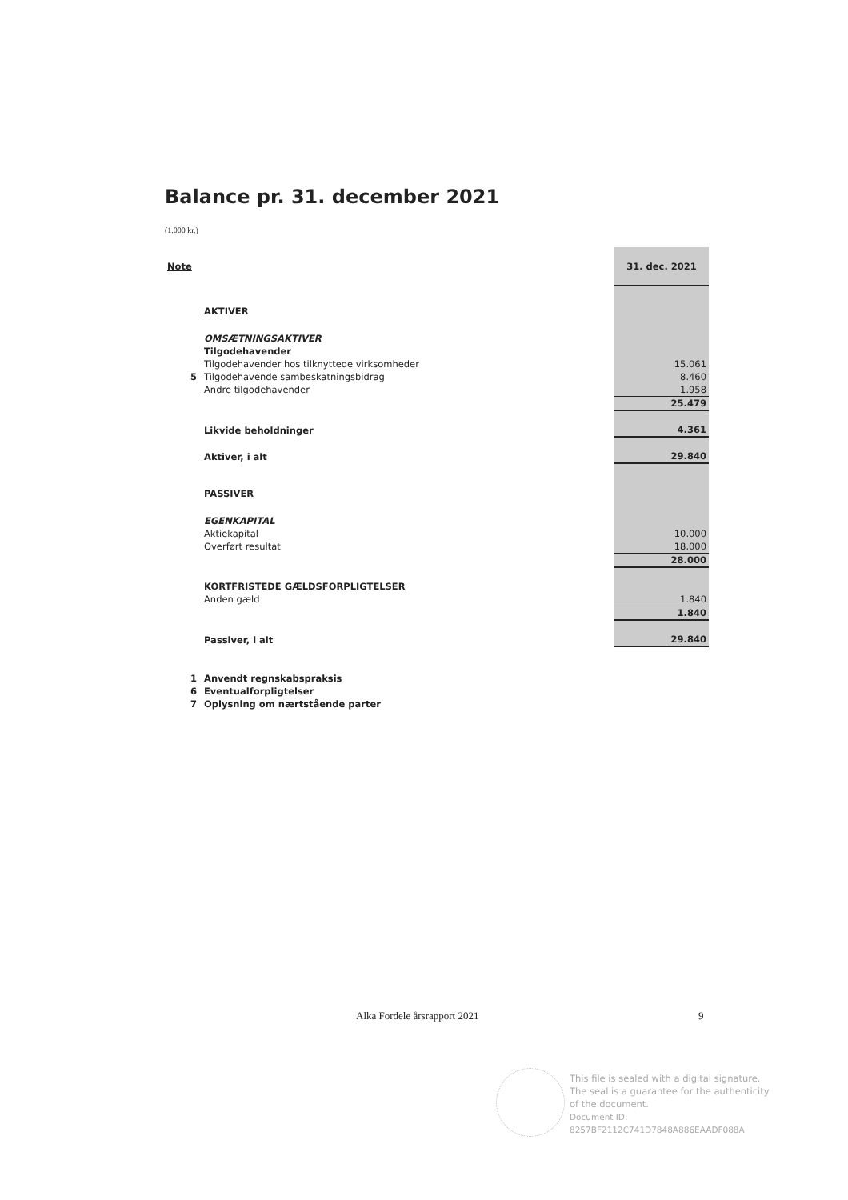Balance pr. 31. december 2021
(1.000 kr.)
| Note | | 31. dec. 2021 |
| | AKTIVER | |
| | OMSÆTNINGSAKTIVER | |
| | Tilgodehavender | |
| | Tilgodehavender hos tilknyttede virksomheder | 15.061 |
| 5 | Tilgodehavende sambeskatningsbidrag | 8.460 |
| | Andre tilgodehavender | 1.958 |
| | | 25.479 |
| | Likvide beholdninger | 4.361 |
| | Aktiver, i alt | 29.840 |
| | PASSIVER | |
| | EGENKAPITAL | |
| | Aktiekapital | 10.000 |
| | Overført resultat | 18.000 |
| | | 28.000 |
| | KORTFRISTEDE GÆLDSFORPLIGTELSER | |
| | Anden gæld | 1.840 |
| | | 1.840 |
| | Passiver, i alt | 29.840 |
| 1 | Anvendt regnskabspraksis | |
| 6 | Eventualforpligtelser | |
| 7 | Oplysning om nærtstående parter | |
Alka Fordele årsrapport 2021 9
This file is sealed with a digital signature.
The seal is a guarantee for the authenticity
of the document.
Document ID:
8257BF2112C741D7848A886EAADF088A